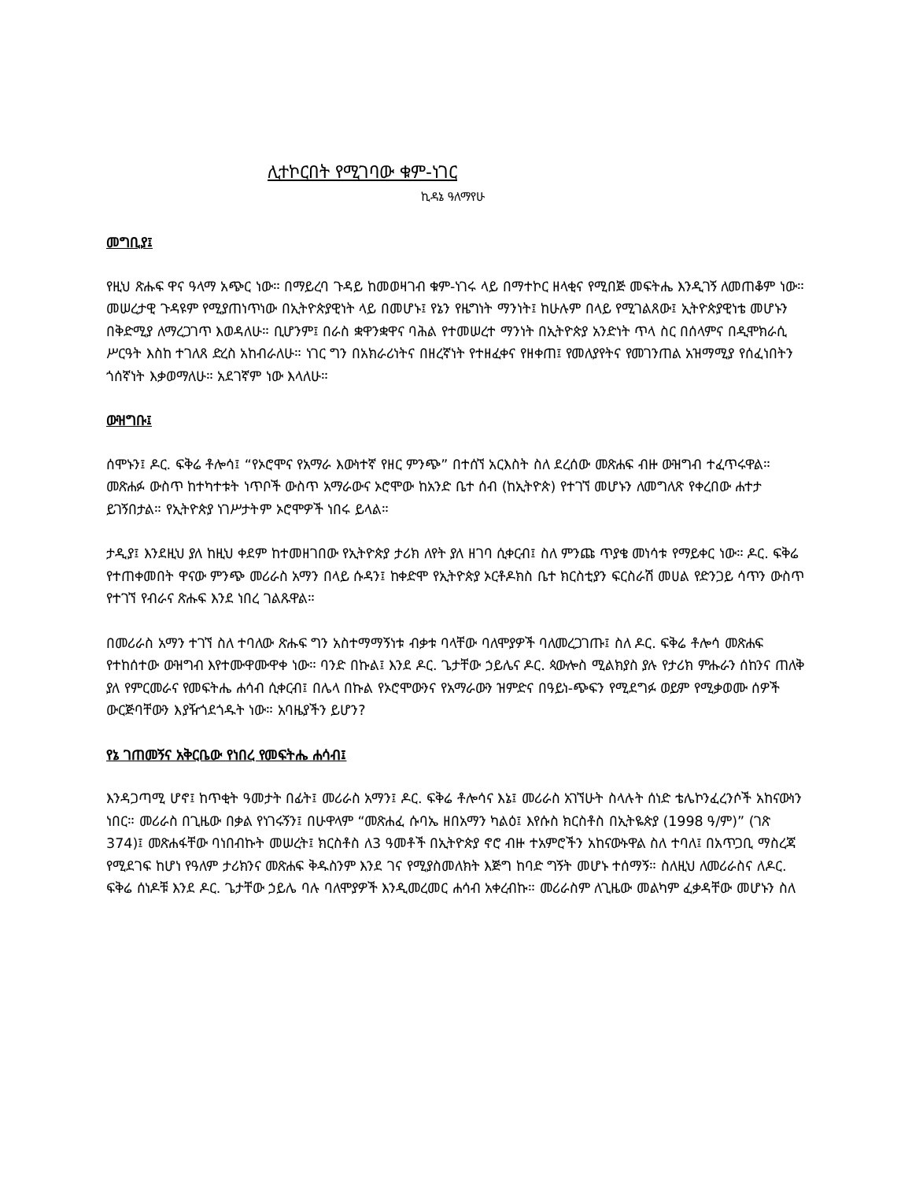ሊተኮርበት የሚገባው ቁም-ነገር
ኪዳኔ ዓለማየሁ
መግቢያ፤
የዚህ ጽሑፍ ዋና ዓላማ አጭር ነው። በማይረባ ጉዳይ ከመወዛገብ ቁም-ነገሩ ላይ በማተኮር ዘላቂና የሚበጅ መፍትሔ እንዲገኝ ለመጠቆም ነው። መሠረታዊ ጉዳዩም የሚያጠነጥነው በኢትዮጵያዊነት ላይ በመሆኑ፤ የኔን የዜግነት ማንነት፤ ከሁሉም በላይ የሚገልጸው፤ ኢትዮጵያዊነቴ መሆኑን በቅድሚያ ለማረጋገጥ እወዳለሁ። ቢሆንም፤ በራስ ቋዋንቋዋና ባሕል የተመሠረተ ማንነት በኢትዮጵያ አንድነት ጥላ ስር በሰላምና በዲሞክራሲ ሥርዓት እስከ ተገለጸ ድረስ አከብራለሁ። ነገር ግን በአክራሪነትና በዘረኛነት የተዘፈቀና የዘቀጠ፤ የመለያየትና የመገንጠል አዝማሚያ የሰፈነበትን ጎሰኛነት እቃወማለሁ። አደገኛም ነው እላለሁ።
ውዝግቡ፤
ሰሞኑን፤ ዶር. ፍቅሬ ቶሎሳ፤ “የኦሮሞና የአማራ እውነተኛ የዘር ምንጭ” በተሰኘ አርእስት ስለ ደረሰው መጽሐፍ ብዙ ውዝግብ ተፈጥሩዋል። መጽሐፉ ውስጥ ከተካተቱት ነጥቦች ውስጥ አማራውና ኦሮሞው ከአንድ ቤተ ሰብ (ከኢትዮጵ) የተገኘ መሆኑን ለመግለጽ የቀረበው ሐተታ ይገኝበታል። የኢትዮጵያ ነገሥታትም ኦሮሞዎች ነበሩ ይላል።
ታዲያ፤ እንደዚህ ያለ ከዚህ ቀደም ከተመዘገበው የኢትዮጵያ ታሪክ ለየት ያለ ዘገባ ሲቀርብ፤ ስለ ምንጩ ጥያቄ መነሳቱ የማይቀር ነው። ዶር. ፍቅሬ የተጠቀመበት ዋናው ምንጭ መሪራስ አማን በላይ ሱዳን፤ ከቀድሞ የኢትዮጵያ ኦርቶዶክስ ቤተ ክርስቲያን ፍርስራሽ መሀል የድንጋይ ሳጥን ውስጥ የተገኘ የብራና ጽሑፍ እንደ ነበረ ገልጹዋል።
በመሪራስ አማን ተገኘ ስለ ተባለው ጽሑፍ ግን አስተማማኝነቱ ብቃቱ ባላቸው ባለሞያዎች ባለመረጋገጡ፤ ስለ ዶር. ፍቅሬ ቶሎሳ መጽሐፍ የተከሰተው ውዝግብ እየተሙዋሙዋቀ ነው። ባንድ በኩል፤ እንደ ዶር. ጌታቸው ኃይሌና ዶር. ጳውሎስ ሚልክያስ ያሉ የታሪክ ምሑራን ሰከንና ጠለቅ ያለ የምርመራና የመፍትሔ ሐሳብ ሲቀርብ፤ በሌላ በኩል የኦሮሞውንና የአማራውን ዝምድና በዓይነ-ጭፍን የሚደግፉ ወይም የሚቃወሙ ሰዎች ውርጅባቸውን እያዥጎደጎዱት ነው። አባዜያችን ይሆን?
የኔ ገጠመኝና አቅርቤው የነበረ የመፍትሔ ሐሳብ፤
እንዳጋጣሚ ሆኖ፤ ከጥቂት ዓመታት በፊት፤ መሪራስ አማን፤ ዶር. ፍቅሬ ቶሎሳና እኔ፤ መሪራስ አገኘሁት ስላሉት ሰነድ ቴሌኮንፈረንሶች አከናውነን ነበር። መሪራስ በጊዜው በቃል የነገሩኝን፤ በሁዋላም “መጽሐፈ ሱባኤ ዘበአማን ካልዕ፤ እየሱስ ክርስቶስ በኢትዬጵያ (1998 ዓ/ም)” (ገጽ 374)፤ መጽሐፋቸው ባነበብኩት መሠረት፤ ክርስቶስ ለ3 ዓመቶች በኢትዮጵያ ኖሮ ብዙ ተአምሮችን አከናውኑዋል ስለ ተባለ፤ በአጥጋቢ ማስረጃ የሚደገፍ ከሆነ የዓለም ታሪክንና መጽሐፍ ቅዱስንም እንደ ገና የሚያስመለክት እጅግ ከባድ ግኝት መሆኑ ተሰማኝ። ስለዚህ ለመሪራስና ለዶር. ፍቅሬ ሰነዶቹ እንደ ዶር. ጌታቸው ኃይሌ ባሉ ባለሞያዎች እንዲመረመር ሐሳብ አቀረብኩ። መሪራስም ለጊዜው መልካም ፈቃዳቸው መሆኑን ስለ